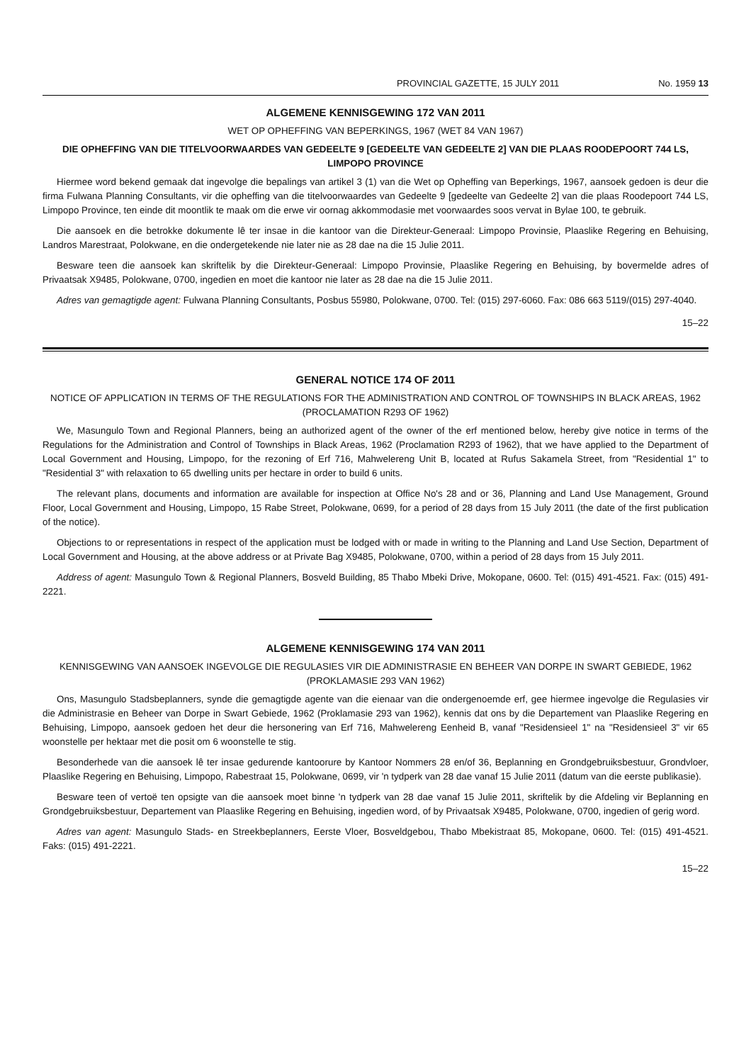PROVINCIAL GAZETTE, 15 JULY 2011 No. 1959 13
ALGEMENE KENNISGEWING 172 VAN 2011
WET OP OPHEFFING VAN BEPERKINGS, 1967 (WET 84 VAN 1967)
DIE OPHEFFING VAN DIE TITELVOORWAARDES VAN GEDEELTE 9 [GEDEELTE VAN GEDEELTE 2] VAN DIE PLAAS ROODEPOORT 744 LS, LIMPOPO PROVINCE
Hiermee word bekend gemaak dat ingevolge die bepalings van artikel 3 (1) van die Wet op Opheffing van Beperkings, 1967, aansoek gedoen is deur die firma Fulwana Planning Consultants, vir die opheffing van die titelvoorwaardes van Gedeelte 9 [gedeelte van Gedeelte 2] van die plaas Roodepoort 744 LS, Limpopo Province, ten einde dit moontlik te maak om die erwe vir oornag akkommodasie met voorwaardes soos vervat in Bylae 100, te gebruik.
Die aansoek en die betrokke dokumente lê ter insae in die kantoor van die Direkteur-Generaal: Limpopo Provinsie, Plaaslike Regering en Behuising, Landros Marestraat, Polokwane, en die ondergetekende nie later nie as 28 dae na die 15 Julie 2011.
Besware teen die aansoek kan skriftelik by die Direkteur-Generaal: Limpopo Provinsie, Plaaslike Regering en Behuising, by bovermelde adres of Privaatsak X9485, Polokwane, 0700, ingedien en moet die kantoor nie later as 28 dae na die 15 Julie 2011.
Adres van gemagtigde agent: Fulwana Planning Consultants, Posbus 55980, Polokwane, 0700. Tel: (015) 297-6060. Fax: 086 663 5119/(015) 297-4040.
15–22
GENERAL NOTICE 174 OF 2011
NOTICE OF APPLICATION IN TERMS OF THE REGULATIONS FOR THE ADMINISTRATION AND CONTROL OF TOWNSHIPS IN BLACK AREAS, 1962 (PROCLAMATION R293 OF 1962)
We, Masungulo Town and Regional Planners, being an authorized agent of the owner of the erf mentioned below, hereby give notice in terms of the Regulations for the Administration and Control of Townships in Black Areas, 1962 (Proclamation R293 of 1962), that we have applied to the Department of Local Government and Housing, Limpopo, for the rezoning of Erf 716, Mahwelereng Unit B, located at Rufus Sakamela Street, from "Residential 1" to "Residential 3" with relaxation to 65 dwelling units per hectare in order to build 6 units.
The relevant plans, documents and information are available for inspection at Office No's 28 and or 36, Planning and Land Use Management, Ground Floor, Local Government and Housing, Limpopo, 15 Rabe Street, Polokwane, 0699, for a period of 28 days from 15 July 2011 (the date of the first publication of the notice).
Objections to or representations in respect of the application must be lodged with or made in writing to the Planning and Land Use Section, Department of Local Government and Housing, at the above address or at Private Bag X9485, Polokwane, 0700, within a period of 28 days from 15 July 2011.
Address of agent: Masungulo Town & Regional Planners, Bosveld Building, 85 Thabo Mbeki Drive, Mokopane, 0600. Tel: (015) 491-4521. Fax: (015) 491-2221.
ALGEMENE KENNISGEWING 174 VAN 2011
KENNISGEWING VAN AANSOEK INGEVOLGE DIE REGULASIES VIR DIE ADMINISTRASIE EN BEHEER VAN DORPE IN SWART GEBIEDE, 1962 (PROKLAMASIE 293 VAN 1962)
Ons, Masungulo Stadsbeplanners, synde die gemagtigde agente van die eienaar van die ondergenoemde erf, gee hiermee ingevolge die Regulasies vir die Administrasie en Beheer van Dorpe in Swart Gebiede, 1962 (Proklamasie 293 van 1962), kennis dat ons by die Departement van Plaaslike Regering en Behuising, Limpopo, aansoek gedoen het deur die hersonering van Erf 716, Mahwelereng Eenheid B, vanaf "Residensieel 1" na "Residensieel 3" vir 65 woonstelle per hektaar met die posit om 6 woonstelle te stig.
Besonderhede van die aansoek lê ter insae gedurende kantoorure by Kantoor Nommers 28 en/of 36, Beplanning en Grondgebruiksbestuur, Grondvloer, Plaaslike Regering en Behuising, Limpopo, Rabestraat 15, Polokwane, 0699, vir 'n tydperk van 28 dae vanaf 15 Julie 2011 (datum van die eerste publikasie).
Besware teen of vertoë ten opsigte van die aansoek moet binne 'n tydperk van 28 dae vanaf 15 Julie 2011, skriftelik by die Afdeling vir Beplanning en Grondgebruiksbestuur, Departement van Plaaslike Regering en Behuising, ingedien word, of by Privaatsak X9485, Polokwane, 0700, ingedien of gerig word.
Adres van agent: Masungulo Stads- en Streekbeplanners, Eerste Vloer, Bosveldgebou, Thabo Mbekistraat 85, Mokopane, 0600. Tel: (015) 491-4521. Faks: (015) 491-2221.
15–22